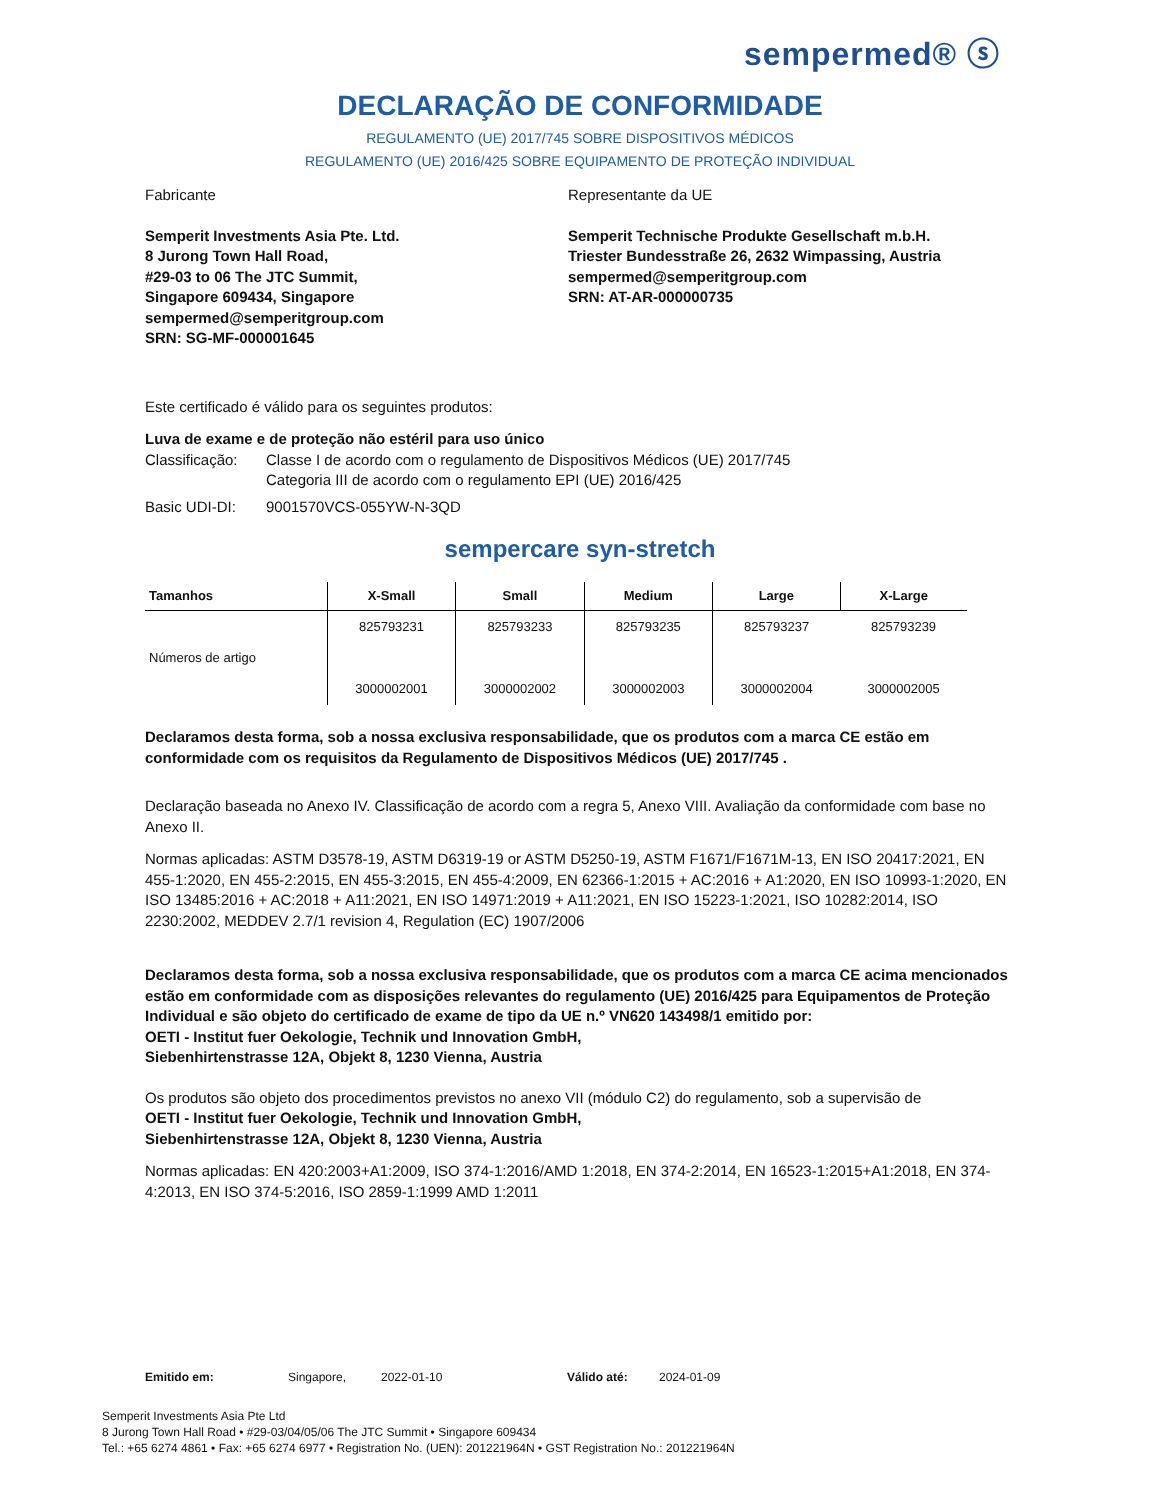sempermed® ⓢ
DECLARAÇÃO DE CONFORMIDADE
REGULAMENTO (UE) 2017/745 SOBRE DISPOSITIVOS MÉDICOS
REGULAMENTO (UE) 2016/425 SOBRE EQUIPAMENTO DE PROTEÇÃO INDIVIDUAL
Fabricante
Semperit Investments Asia Pte. Ltd.
8 Jurong Town Hall Road,
#29-03 to 06 The JTC Summit,
Singapore 609434, Singapore
sempermed@semperitgroup.com
SRN: SG-MF-000001645
Representante da UE
Semperit Technische Produkte Gesellschaft m.b.H.
Triester Bundesstraße 26, 2632 Wimpassing, Austria
sempermed@semperitgroup.com
SRN: AT-AR-000000735
Este certificado é válido para os seguintes produtos:
Luva de exame e de proteção não estéril para uso único
Classificação: Classe I de acordo com o regulamento de Dispositivos Médicos (UE) 2017/745
Categoria III de acordo com o regulamento EPI (UE) 2016/425
Basic UDI-DI: 9001570VCS-055YW-N-3QD
sempercare syn-stretch
| Tamanhos | X-Small | Small | Medium | Large | X-Large |
| --- | --- | --- | --- | --- | --- |
| Números de artigo | 825793231 3000002001 | 825793233 3000002002 | 825793235 3000002003 | 825793237 3000002004 | 825793239 3000002005 |
Declaramos desta forma, sob a nossa exclusiva responsabilidade, que os produtos com a marca CE estão em conformidade com os requisitos da Regulamento de Dispositivos Médicos (UE) 2017/745 .
Declaração baseada no Anexo IV. Classificação de acordo com a regra 5, Anexo VIII. Avaliação da conformidade com base no Anexo II.
Normas aplicadas: ASTM D3578-19, ASTM D6319-19 or ASTM D5250-19, ASTM F1671/F1671M-13, EN ISO 20417:2021, EN 455-1:2020, EN 455-2:2015, EN 455-3:2015, EN 455-4:2009, EN 62366-1:2015 + AC:2016 + A1:2020, EN ISO 10993-1:2020, EN ISO 13485:2016 + AC:2018 + A11:2021, EN ISO 14971:2019 + A11:2021, EN ISO 15223-1:2021, ISO 10282:2014, ISO 2230:2002, MEDDEV 2.7/1 revision 4, Regulation (EC) 1907/2006
Declaramos desta forma, sob a nossa exclusiva responsabilidade, que os produtos com a marca CE acima mencionados estão em conformidade com as disposições relevantes do regulamento (UE) 2016/425 para Equipamentos de Proteção Individual e são objeto do certificado de exame de tipo da UE n.º VN620 143498/1 emitido por:
OETI - Institut fuer Oekologie, Technik und Innovation GmbH,
Siebenhirtenstrasse 12A, Objekt 8, 1230 Vienna, Austria
Os produtos são objeto dos procedimentos previstos no anexo VII (módulo C2) do regulamento, sob a supervisão de
OETI - Institut fuer Oekologie, Technik und Innovation GmbH,
Siebenhirtenstrasse 12A, Objekt 8, 1230 Vienna, Austria
Normas aplicadas: EN 420:2003+A1:2009, ISO 374-1:2016/AMD 1:2018, EN 374-2:2014, EN 16523-1:2015+A1:2018, EN 374-4:2013, EN ISO 374-5:2016, ISO 2859-1:1999 AMD 1:2011
Emitido em: Singapore, 2022-01-10 Válido até: 2024-01-09
Semperit Investments Asia Pte Ltd
8 Jurong Town Hall Road • #29-03/04/05/06 The JTC Summit • Singapore 609434
Tel.: +65 6274 4861 • Fax: +65 6274 6977 • Registration No. (UEN): 201221964N • GST Registration No.: 201221964N